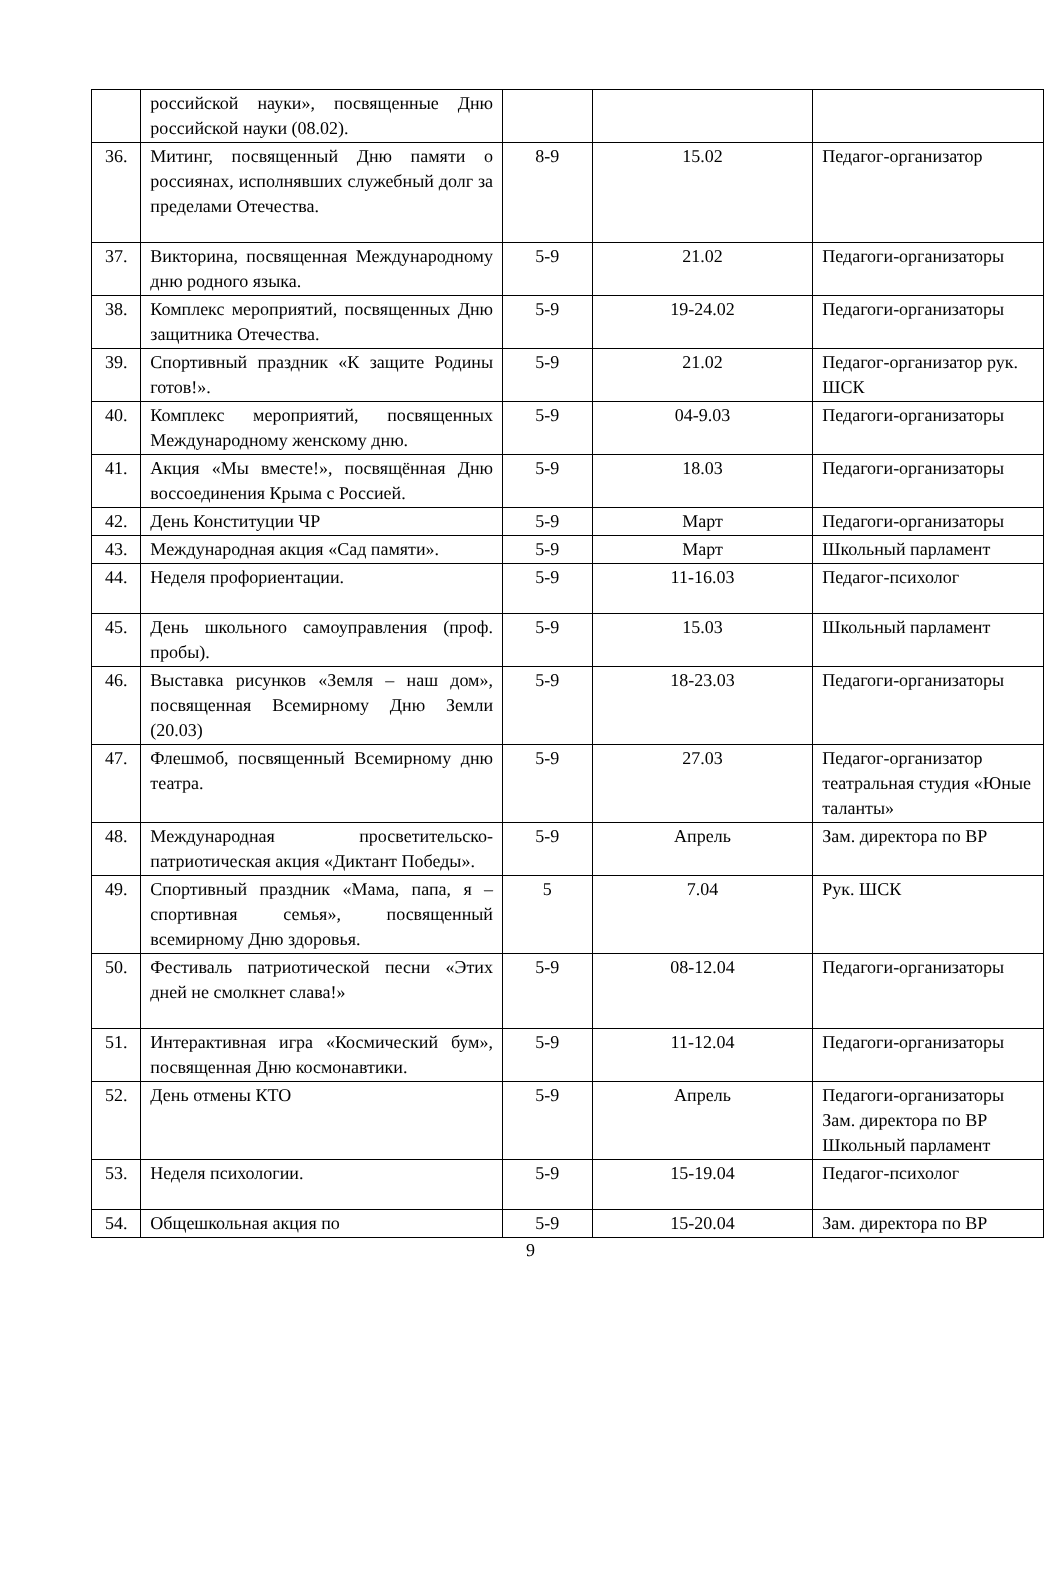| | российской науки», посвященные Дню российской науки (08.02). | | | |
| 36. | Митинг, посвященный Дню памяти о россиянах, исполнявших служебный долг за пределами Отечества. | 8-9 | 15.02 | Педагог-организатор |
| 37. | Викторина, посвященная Международному дню родного языка. | 5-9 | 21.02 | Педагоги-организаторы |
| 38. | Комплекс мероприятий, посвященных Дню защитника Отечества. | 5-9 | 19-24.02 | Педагоги-организаторы |
| 39. | Спортивный праздник «К защите Родины готов!». | 5-9 | 21.02 | Педагог-организатор рук. ШСК |
| 40. | Комплекс мероприятий, посвященных Международному женскому дню. | 5-9 | 04-9.03 | Педагоги-организаторы |
| 41. | Акция «Мы вместе!», посвящённая Дню воссоединения Крыма с Россией. | 5-9 | 18.03 | Педагоги-организаторы |
| 42. | День Конституции ЧР | 5-9 | Март | Педагоги-организаторы |
| 43. | Международная акция «Сад памяти». | 5-9 | Март | Школьный парламент |
| 44. | Неделя профориентации. | 5-9 | 11-16.03 | Педагог-психолог |
| 45. | День школьного самоуправления (проф. пробы). | 5-9 | 15.03 | Школьный парламент |
| 46. | Выставка рисунков «Земля – наш дом», посвященная Всемирному Дню Земли (20.03) | 5-9 | 18-23.03 | Педагоги-организаторы |
| 47. | Флешмоб, посвященный Всемирному дню театра. | 5-9 | 27.03 | Педагог-организатор театральная студия «Юные таланты» |
| 48. | Международная просветительско-патриотическая акция «Диктант Победы». | 5-9 | Апрель | Зам. директора по ВР |
| 49. | Спортивный праздник «Мама, папа, я – спортивная семья», посвященный всемирному Дню здоровья. | 5 | 7.04 | Рук. ШСК |
| 50. | Фестиваль патриотической песни «Этих дней не смолкнет слава!» | 5-9 | 08-12.04 | Педагоги-организаторы |
| 51. | Интерактивная игра «Космический бум», посвященная Дню космонавтики. | 5-9 | 11-12.04 | Педагоги-организаторы |
| 52. | День отмены КТО | 5-9 | Апрель | Педагоги-организаторы Зам. директора по ВР Школьный парламент |
| 53. | Неделя психологии. | 5-9 | 15-19.04 | Педагог-психолог |
| 54. | Общешкольная акция по | 5-9 | 15-20.04 | Зам. директора по ВР |
9